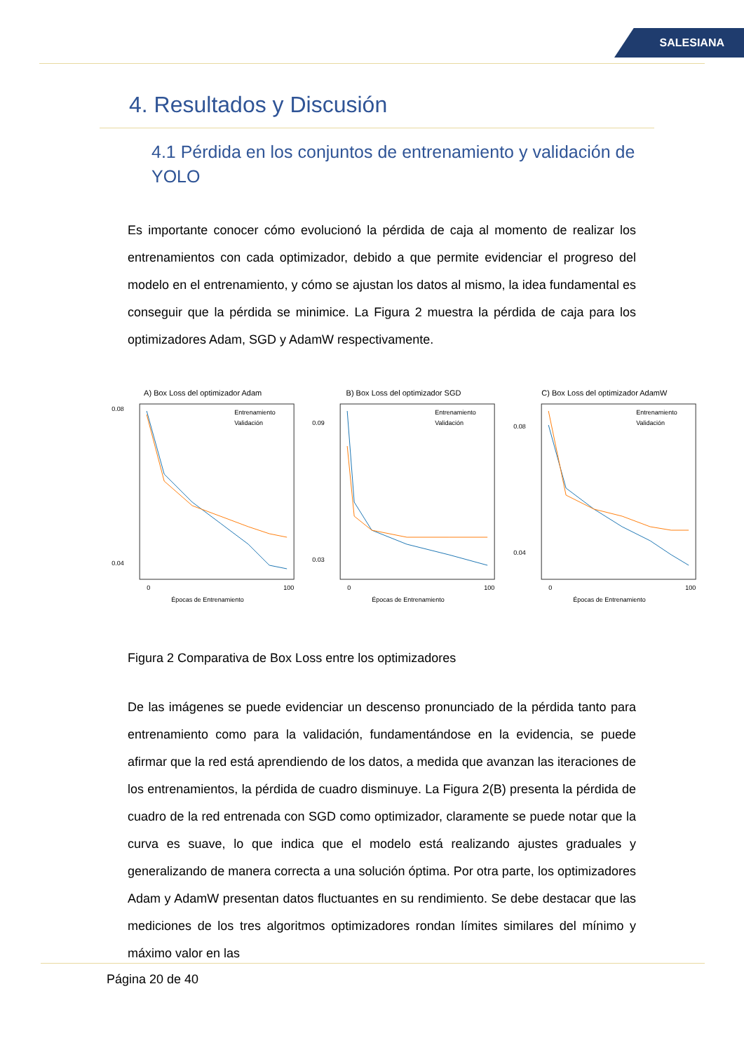SALESIANA
4. Resultados y Discusión
4.1 Pérdida en los conjuntos de entrenamiento y validación de YOLO
Es importante conocer cómo evolucionó la pérdida de caja al momento de realizar los entrenamientos con cada optimizador, debido a que permite evidenciar el progreso del modelo en el entrenamiento, y cómo se ajustan los datos al mismo, la idea fundamental es conseguir que la pérdida se minimice. La Figura 2 muestra la pérdida de caja para los optimizadores Adam, SGD y AdamW respectivamente.
A) Box Loss del optimizador Adam
Entrenamiento
Validación
0.08
0.04
0
100
Épocas de Entrenamiento
B) Box Loss del optimizador SGD
Entrenamiento
Validación
0.09
0.03
0
100
Épocas de Entrenamiento
C) Box Loss del optimizador AdamW
Entrenamiento
Validación
0.08
0.04
0
100
Épocas de Entrenamiento
Figura 2 Comparativa de Box Loss entre los optimizadores
De las imágenes se puede evidenciar un descenso pronunciado de la pérdida tanto para entrenamiento como para la validación, fundamentándose en la evidencia, se puede afirmar que la red está aprendiendo de los datos, a medida que avanzan las iteraciones de los entrenamientos, la pérdida de cuadro disminuye. La Figura 2(B) presenta la pérdida de cuadro de la red entrenada con SGD como optimizador, claramente se puede notar que la curva es suave, lo que indica que el modelo está realizando ajustes graduales y generalizando de manera correcta a una solución óptima. Por otra parte, los optimizadores Adam y AdamW presentan datos fluctuantes en su rendimiento. Se debe destacar que las mediciones de los tres algoritmos optimizadores rondan límites similares del mínimo y máximo valor en las
Página 20 de 40